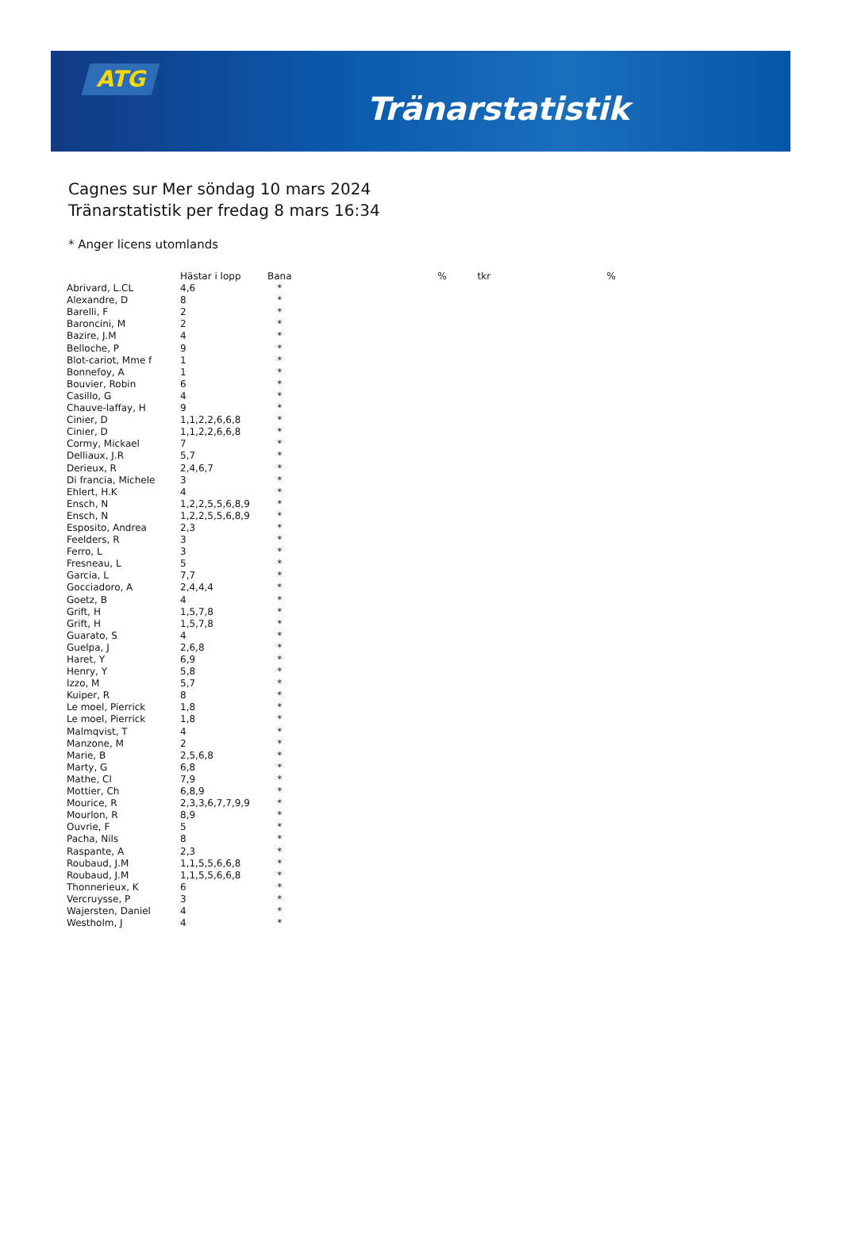ATG
Tränarstatistik
Cagnes sur Mer söndag 10 mars 2024
Tränarstatistik per fredag 8 mars 16:34
* Anger licens utomlands
| | Hästar i lopp | Bana | | % | tkr | % |
| --- | --- | --- | --- | --- | --- | --- |
| Abrivard, L.CL | 4,6 | * | | | | |
| Alexandre, D | 8 | * | | | | |
| Barelli, F | 2 | * | | | | |
| Baroncini, M | 2 | * | | | | |
| Bazire, J.M | 4 | * | | | | |
| Belloche, P | 9 | * | | | | |
| Blot-cariot, Mme f | 1 | * | | | | |
| Bonnefoy, A | 1 | * | | | | |
| Bouvier, Robin | 6 | * | | | | |
| Casillo, G | 4 | * | | | | |
| Chauve-laffay, H | 9 | * | | | | |
| Cinier, D | 1,1,2,2,6,6,8 | * | | | | |
| Cinier, D | 1,1,2,2,6,6,8 | * | | | | |
| Cormy, Mickael | 7 | * | | | | |
| Delliaux, J.R | 5,7 | * | | | | |
| Derieux, R | 2,4,6,7 | * | | | | |
| Di francia, Michele | 3 | * | | | | |
| Ehlert, H.K | 4 | * | | | | |
| Ensch, N | 1,2,2,5,5,6,8,9 | * | | | | |
| Ensch, N | 1,2,2,5,5,6,8,9 | * | | | | |
| Esposito, Andrea | 2,3 | * | | | | |
| Feelders, R | 3 | * | | | | |
| Ferro, L | 3 | * | | | | |
| Fresneau, L | 5 | * | | | | |
| Garcia, L | 7,7 | * | | | | |
| Gocciadoro, A | 2,4,4,4 | * | | | | |
| Goetz, B | 4 | * | | | | |
| Grift, H | 1,5,7,8 | * | | | | |
| Grift, H | 1,5,7,8 | * | | | | |
| Guarato, S | 4 | * | | | | |
| Guelpa, J | 2,6,8 | * | | | | |
| Haret, Y | 6,9 | * | | | | |
| Henry, Y | 5,8 | * | | | | |
| Izzo, M | 5,7 | * | | | | |
| Kuiper, R | 8 | * | | | | |
| Le moel, Pierrick | 1,8 | * | | | | |
| Le moel, Pierrick | 1,8 | * | | | | |
| Malmqvist, T | 4 | * | | | | |
| Manzone, M | 2 | * | | | | |
| Marie, B | 2,5,6,8 | * | | | | |
| Marty, G | 6,8 | * | | | | |
| Mathe, Cl | 7,9 | * | | | | |
| Mottier, Ch | 6,8,9 | * | | | | |
| Mourice, R | 2,3,3,6,7,7,9,9 | * | | | | |
| Mourlon, R | 8,9 | * | | | | |
| Ouvrie, F | 5 | * | | | | |
| Pacha, Nils | 8 | * | | | | |
| Raspante, A | 2,3 | * | | | | |
| Roubaud, J.M | 1,1,5,5,6,6,8 | * | | | | |
| Roubaud, J.M | 1,1,5,5,6,6,8 | * | | | | |
| Thonnerieux, K | 6 | * | | | | |
| Vercruysse, P | 3 | * | | | | |
| Wajersten, Daniel | 4 | * | | | | |
| Westholm, J | 4 | * | | | | |